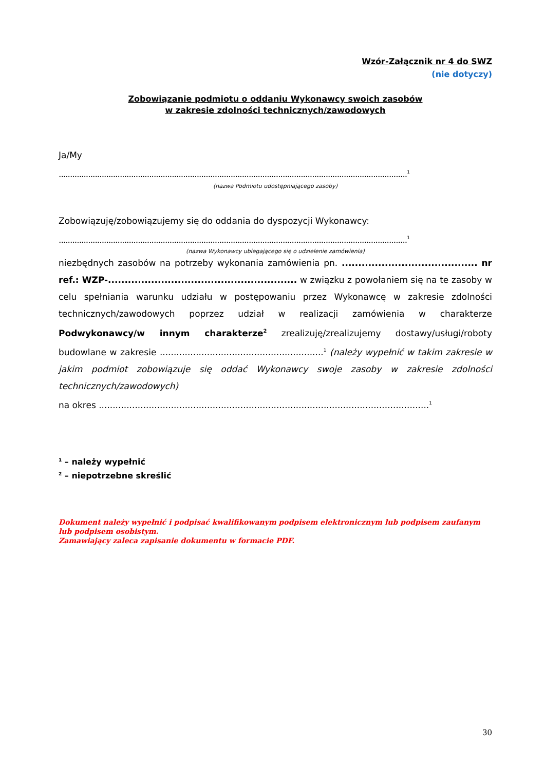Wzór-Załącznik nr 4 do SWZ
(nie dotyczy)
Zobowiązanie podmiotu o oddaniu Wykonawcy swoich zasobów
w zakresie zdolności technicznych/zawodowych
Ja/My
..........................................................................................................................................................<sup>1</sup>
(nazwa Podmiotu udostępniającego zasoby)
Zobowiązuję/zobowiązujemy się do oddania do dyspozycji Wykonawcy:
..........................................................................................................................................................<sup>1</sup>
(nazwa Wykonawcy ubiegającego się o udzielenie zamówienia)
niezbędnych zasobów na potrzeby wykonania zamówienia pn. ......................................... nr ref.: WZP-......................................................... w związku z powołaniem się na te zasoby w celu spełniania warunku udziału w postępowaniu przez Wykonawcę w zakresie zdolności technicznych/zawodowych poprzez udział w realizacji zamówienia w charakterze Podwykonawcy/w innym charakterze<sup>2</sup> zrealizuję/zrealizujemy dostawy/usługi/roboty budowlane w zakresie ...........................................................<sup>1</sup> (należy wypełnić w takim zakresie w jakim podmiot zobowiązuje się oddać Wykonawcy swoje zasoby w zakresie zdolności technicznych/zawodowych)
na okres .......................................................................................................................<sup>1</sup>
<sup>1</sup> – należy wypełnić
<sup>2</sup> – niepotrzebne skreślić
Dokument należy wypełnić i podpisać kwalifikowanym podpisem elektronicznym lub podpisem zaufanym lub podpisem osobistym.
Zamawiający zaleca zapisanie dokumentu w formacie PDF.
30